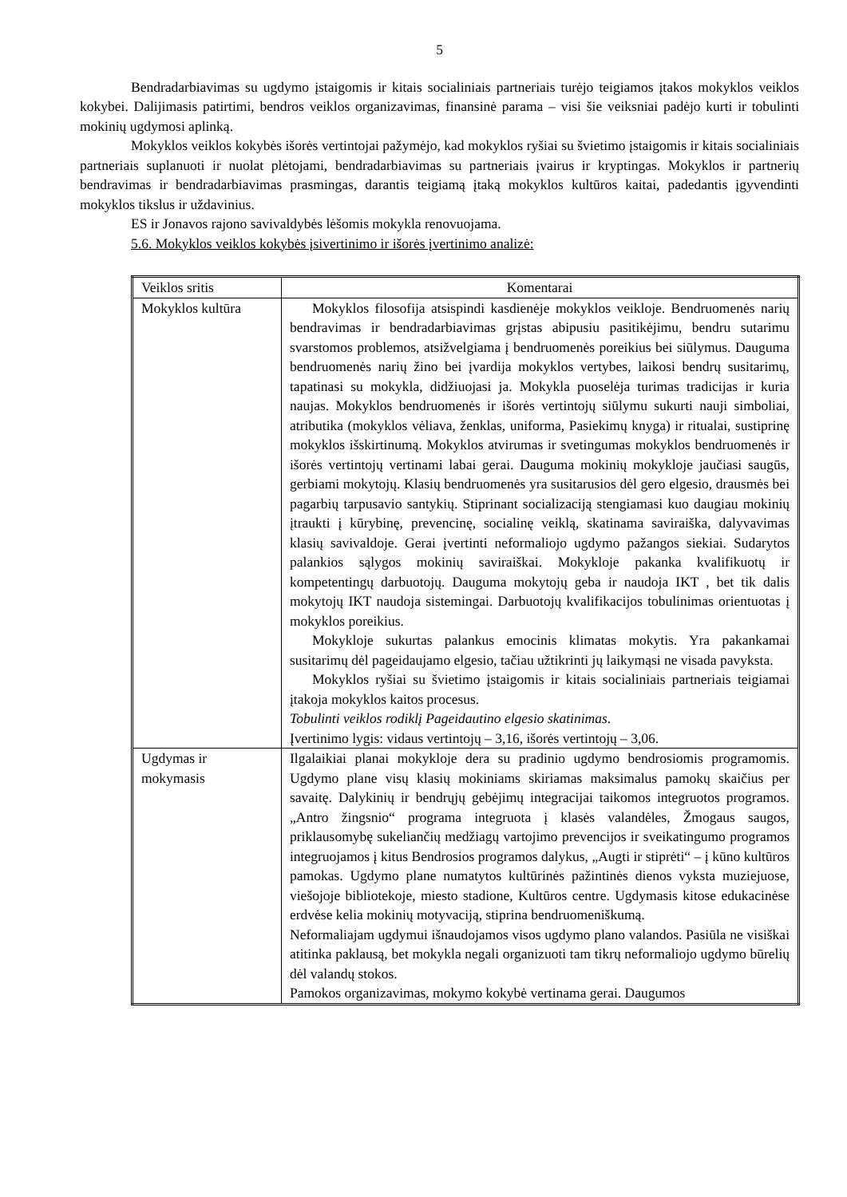5
Bendradarbiavimas su ugdymo įstaigomis ir kitais socialiniais partneriais turėjo teigiamos įtakos mokyklos veiklos kokybei. Dalijimasis patirtimi, bendros veiklos organizavimas, finansinė parama – visi šie veiksniai padėjo kurti ir tobulinti mokinių ugdymosi aplinką.
Mokyklos veiklos kokybės išorės vertintojai pažymėjo, kad mokyklos ryšiai su švietimo įstaigomis ir kitais socialiniais partneriais suplanuoti ir nuolat plėtojami, bendradarbiavimas su partneriais įvairus ir kryptingas. Mokyklos ir partnerių bendravimas ir bendradarbiavimas prasmingas, darantis teigiamą įtaką mokyklos kultūros kaitai, padedantis įgyvendinti mokyklos tikslus ir uždavinius.
ES ir Jonavos rajono savivaldybės lėšomis mokykla renovuojama.
5.6. Mokyklos veiklos kokybės įsivertinimo ir išorės įvertinimo analizė:
| Veiklos sritis | Komentarai |
| Mokyklos kultūra | Mokyklos filosofija atsispindi kasdienėje mokyklos veikloje. Bendruomenės narių bendravimas ir bendradarbiavimas grįstas abipusiu pasitikėjimu, bendru sutarimu svarstomos problemos, atsižvelgiama į bendruomenės poreikius bei siūlymus. Dauguma bendruomenės narių žino bei įvardija mokyklos vertybes, laikosi bendrų susitarimų, tapatinasi su mokykla, didžiuojasi ja. Mokykla puoselėja turimas tradicijas ir kuria naujas. Mokyklos bendruomenės ir išorės vertintojų siūlymu sukurti nauji simboliai, atributika (mokyklos vėliava, ženklas, uniforma, Pasiekimų knyga) ir ritualai, sustiprinę mokyklos išskirtinumą. Mokyklos atvirumas ir svetingumas mokyklos bendruomenės ir išorės vertintojų vertinami labai gerai. Dauguma mokinių mokykloje jaučiasi saugūs, gerbiami mokytojų. Klasių bendruomenės yra susitarusios dėl gero elgesio, drausmės bei pagarbių tarpusavio santykių. Stiprinant socializaciją stengiamasi kuo daugiau mokinių įtraukti į kūrybinę, prevencinę, socialinę veiklą, skatinama saviraiška, dalyvavimas klasių savivaldoje. Gerai įvertinti neformaliojo ugdymo pažangos siekiai. Sudarytos palankios sąlygos mokinių saviraiškai. Mokykloje pakanka kvalifikuotų ir kompetentingų darbuotojų. Dauguma mokytojų geba ir naudoja IKT , bet tik dalis mokytojų IKT naudoja sistemingai. Darbuotojų kvalifikacijos tobulinimas orientuotas į mokyklos poreikius. Mokykloje sukurtas palankus emocinis klimatas mokytis. Yra pakankamai susitarimų dėl pageidaujamo elgesio, tačiau užtikrinti jų laikymąsi ne visada pavyksta. Mokyklos ryšiai su švietimo įstaigomis ir kitais socialiniais partneriais teigiamai įtakoja mokyklos kaitos procesus. Tobulinti veiklos rodiklį Pageidautino elgesio skatinimas . Įvertinimo lygis: vidaus vertintojų – 3,16, išorės vertintojų – 3,06. |
| Ugdymas ir mokymasis | Ilgalaikiai planai mokykloje dera su pradinio ugdymo bendrosiomis programomis. Ugdymo plane visų klasių mokiniams skiriamas maksimalus pamokų skaičius per savaitę. Dalykinių ir bendrųjų gebėjimų integracijai taikomos integruotos programos. „Antro žingsnio“ programa integruota į klasės valandėles, Žmogaus saugos, priklausomybę sukeliančių medžiagų vartojimo prevencijos ir sveikatingumo programos integruojamos į kitus Bendrosios programos dalykus, „Augti ir stiprėti“ – į kūno kultūros pamokas. Ugdymo plane numatytos kultūrinės pažintinės dienos vyksta muziejuose, viešojoje bibliotekoje, miesto stadione, Kultūros centre. Ugdymasis kitose edukacinėse erdvėse kelia mokinių motyvaciją, stiprina bendruomeniškumą. Neformaliajam ugdymui išnaudojamos visos ugdymo plano valandos. Pasiūla ne visiškai atitinka paklausą, bet mokykla negali organizuoti tam tikrų neformaliojo ugdymo būrelių dėl valandų stokos. Pamokos organizavimas, mokymo kokybė vertinama gerai. Daugumos |